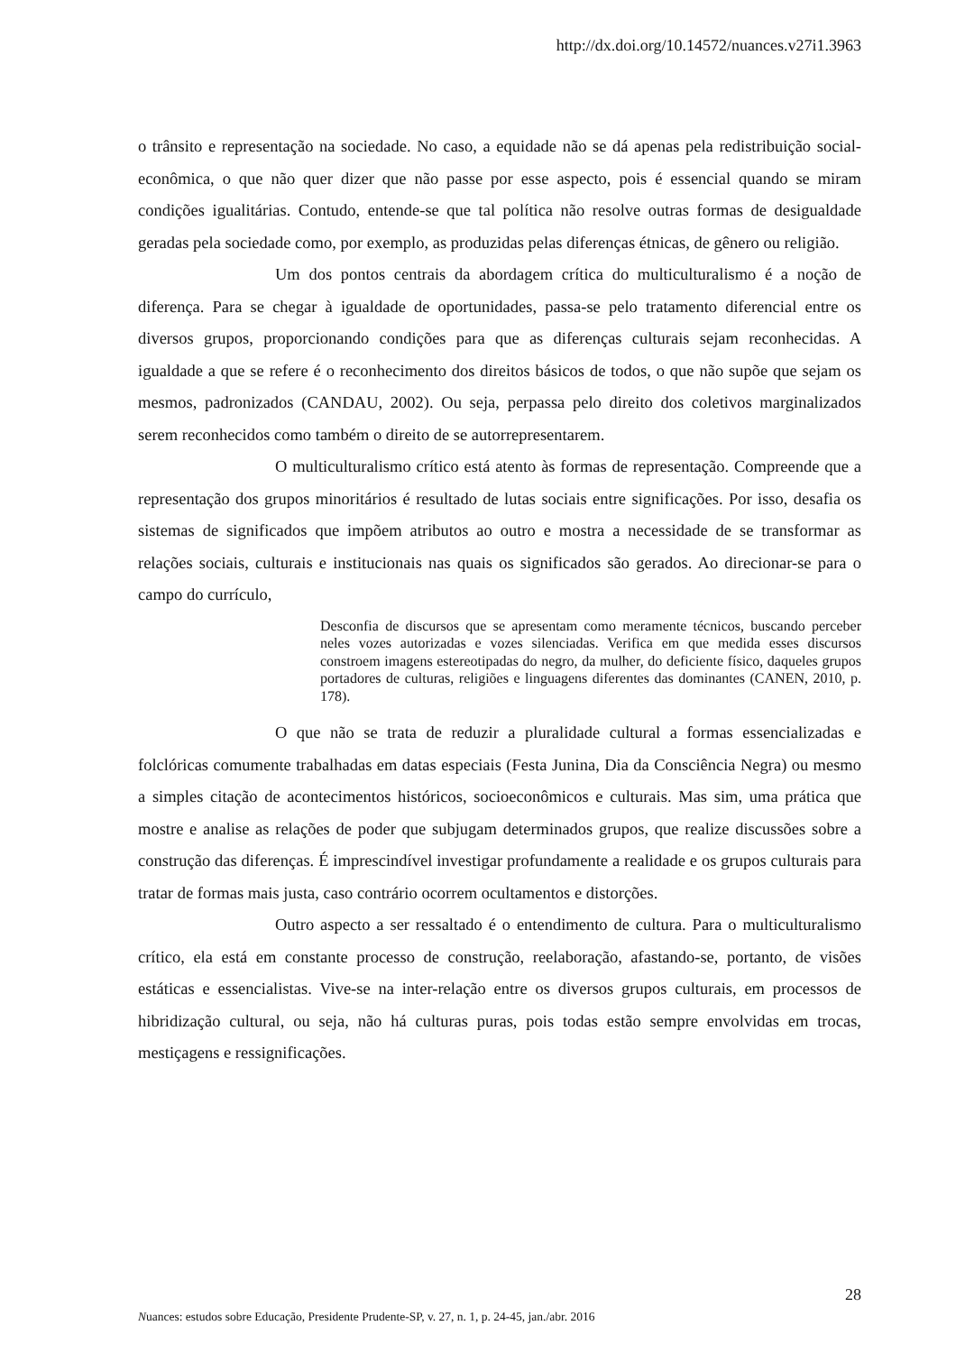http://dx.doi.org/10.14572/nuances.v27i1.3963
o trânsito e representação na sociedade. No caso, a equidade não se dá apenas pela redistribuição social-econômica, o que não quer dizer que não passe por esse aspecto, pois é essencial quando se miram condições igualitárias. Contudo, entende-se que tal política não resolve outras formas de desigualdade geradas pela sociedade como, por exemplo, as produzidas pelas diferenças étnicas, de gênero ou religião.
Um dos pontos centrais da abordagem crítica do multiculturalismo é a noção de diferença. Para se chegar à igualdade de oportunidades, passa-se pelo tratamento diferencial entre os diversos grupos, proporcionando condições para que as diferenças culturais sejam reconhecidas. A igualdade a que se refere é o reconhecimento dos direitos básicos de todos, o que não supõe que sejam os mesmos, padronizados (CANDAU, 2002). Ou seja, perpassa pelo direito dos coletivos marginalizados serem reconhecidos como também o direito de se autorrepresentarem.
O multiculturalismo crítico está atento às formas de representação. Compreende que a representação dos grupos minoritários é resultado de lutas sociais entre significações. Por isso, desafia os sistemas de significados que impõem atributos ao outro e mostra a necessidade de se transformar as relações sociais, culturais e institucionais nas quais os significados são gerados. Ao direcionar-se para o campo do currículo,
Desconfia de discursos que se apresentam como meramente técnicos, buscando perceber neles vozes autorizadas e vozes silenciadas. Verifica em que medida esses discursos constroem imagens estereotipadas do negro, da mulher, do deficiente físico, daqueles grupos portadores de culturas, religiões e linguagens diferentes das dominantes (CANEN, 2010, p. 178).
O que não se trata de reduzir a pluralidade cultural a formas essencializadas e folclóricas comumente trabalhadas em datas especiais (Festa Junina, Dia da Consciência Negra) ou mesmo a simples citação de acontecimentos históricos, socioeconômicos e culturais. Mas sim, uma prática que mostre e analise as relações de poder que subjugam determinados grupos, que realize discussões sobre a construção das diferenças. É imprescindível investigar profundamente a realidade e os grupos culturais para tratar de formas mais justa, caso contrário ocorrem ocultamentos e distorções.
Outro aspecto a ser ressaltado é o entendimento de cultura. Para o multiculturalismo crítico, ela está em constante processo de construção, reelaboração, afastando-se, portanto, de visões estáticas e essencialistas. Vive-se na inter-relação entre os diversos grupos culturais, em processos de hibridização cultural, ou seja, não há culturas puras, pois todas estão sempre envolvidas em trocas, mestiçagens e ressignificações.
28
Nuances: estudos sobre Educação, Presidente Prudente-SP, v. 27, n. 1, p. 24-45, jan./abr. 2016